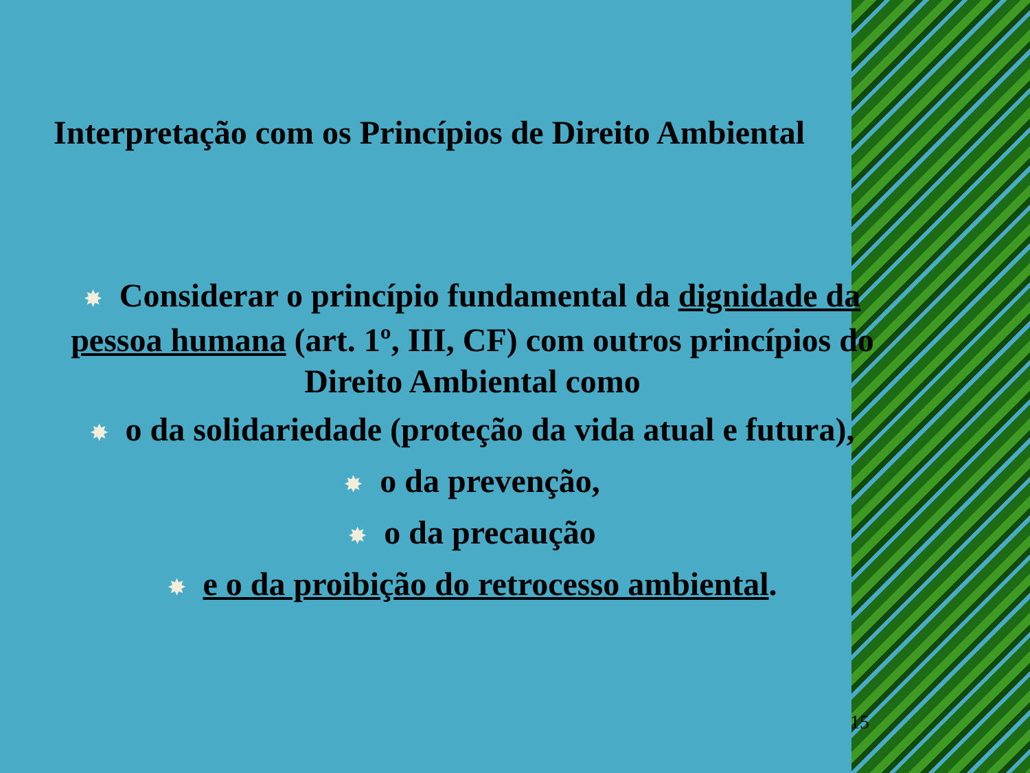Interpretação com os Princípios de Direito Ambiental
✸ Considerar o princípio fundamental da dignidade da pessoa humana (art. 1º, III, CF) com outros princípios do Direito Ambiental como
✸ o da solidariedade (proteção da vida atual e futura),
✸ o da prevenção,
✸ o da precaução
✸ e o da proibição do retrocesso ambiental.
15